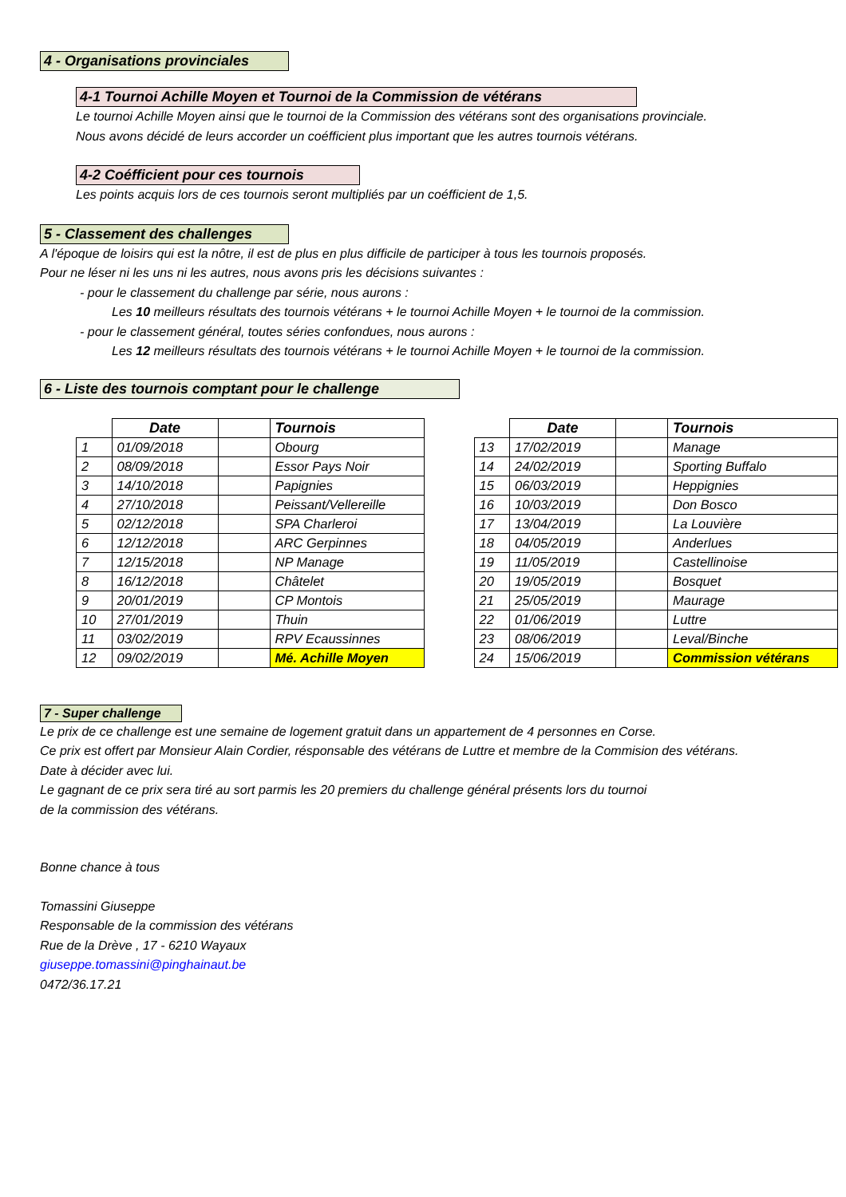4 - Organisations provinciales
4-1 Tournoi Achille Moyen et Tournoi de la Commission de vétérans
Le tournoi Achille Moyen ainsi que le tournoi de la Commission des vétérans sont des organisations provinciale.
Nous avons décidé de leurs accorder un coéfficient plus important que les autres tournois vétérans.
4-2 Coéfficient pour ces tournois
Les points acquis lors de ces tournois seront multipliés par un coéfficient de 1,5.
5 - Classement des challenges
A l'époque de loisirs qui est la nôtre, il est de plus en plus difficile de participer à tous les tournois proposés.
Pour ne léser ni les uns ni les autres, nous avons pris les décisions suivantes :
- pour le classement du challenge par série, nous aurons :
Les 10 meilleurs résultats des tournois vétérans + le tournoi Achille Moyen + le tournoi de la commission.
- pour le classement général, toutes séries confondues, nous aurons :
Les 12 meilleurs résultats des tournois vétérans + le tournoi Achille Moyen + le tournoi de la commission.
6 - Liste des tournois comptant pour le challenge
| | Date | | Tournois |
| 1 | 01/09/2018 | | Obourg |
| 2 | 08/09/2018 | | Essor Pays Noir |
| 3 | 14/10/2018 | | Papignies |
| 4 | 27/10/2018 | | Peissant/Vellereille |
| 5 | 02/12/2018 | | SPA Charleroi |
| 6 | 12/12/2018 | | ARC Gerpinnes |
| 7 | 12/15/2018 | | NP Manage |
| 8 | 16/12/2018 | | Châtelet |
| 9 | 20/01/2019 | | CP Montois |
| 10 | 27/01/2019 | | Thuin |
| 11 | 03/02/2019 | | RPV Ecaussinnes |
| 12 | 09/02/2019 | | Mé. Achille Moyen |
| | Date | | Tournois |
| 13 | 17/02/2019 | | Manage |
| 14 | 24/02/2019 | | Sporting Buffalo |
| 15 | 06/03/2019 | | Heppignies |
| 16 | 10/03/2019 | | Don Bosco |
| 17 | 13/04/2019 | | La Louvière |
| 18 | 04/05/2019 | | Anderlues |
| 19 | 11/05/2019 | | Castellinoise |
| 20 | 19/05/2019 | | Bosquet |
| 21 | 25/05/2019 | | Maurage |
| 22 | 01/06/2019 | | Luttre |
| 23 | 08/06/2019 | | Leval/Binche |
| 24 | 15/06/2019 | | Commission vétérans |
7 - Super challenge
Le prix de ce challenge est une semaine de logement gratuit dans un appartement de 4 personnes en Corse.
Ce prix est offert par Monsieur Alain Cordier, résponsable des vétérans de Luttre et membre de la Commision des vétérans.
Date à décider avec lui.
Le gagnant de ce prix sera tiré au sort parmis les 20 premiers du challenge général présents lors du tournoi
de la commission des vétérans.
Bonne chance à tous
Tomassini Giuseppe
Responsable de la commission des vétérans
Rue de la Drève , 17 - 6210 Wayaux
giuseppe.tomassini@pinghainaut.be
0472/36.17.21